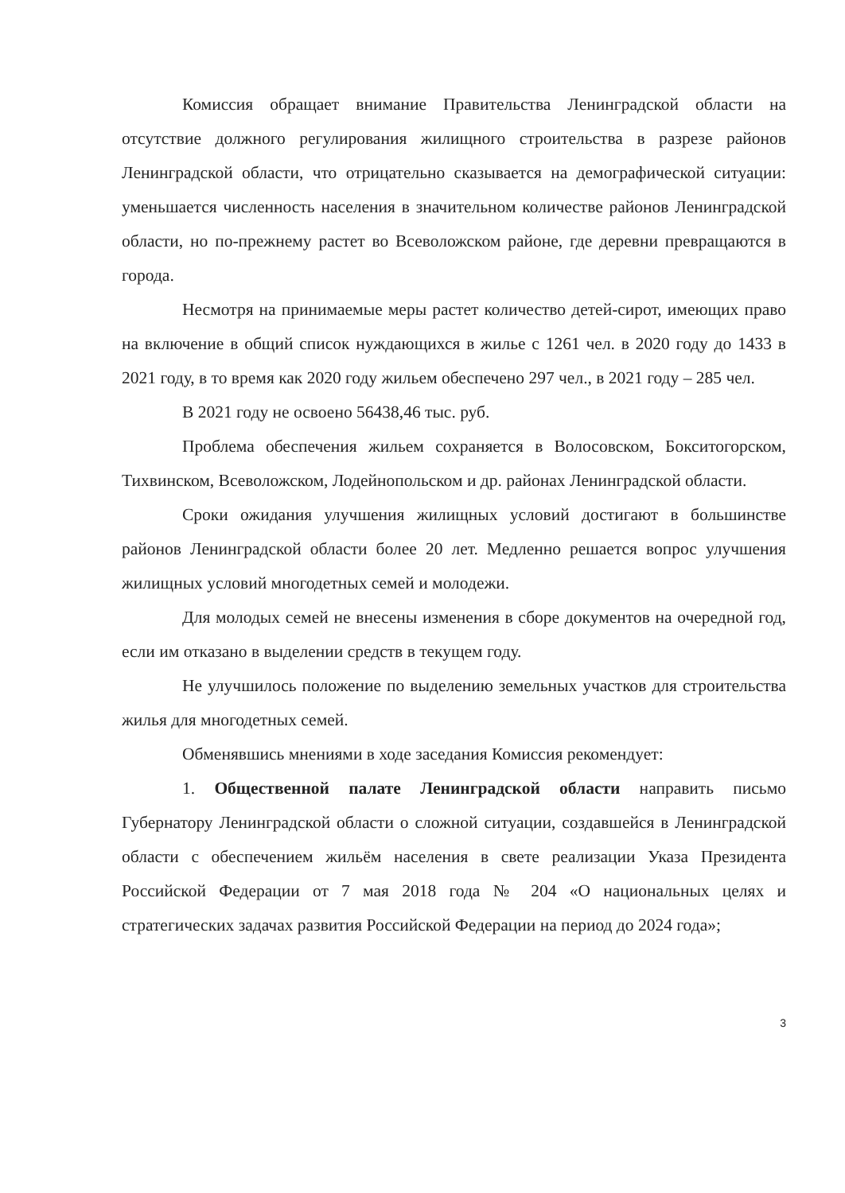Комиссия обращает внимание Правительства Ленинградской области на отсутствие должного регулирования жилищного строительства в разрезе районов Ленинградской области, что отрицательно сказывается на демографической ситуации: уменьшается численность населения в значительном количестве районов Ленинградской области, но по-прежнему растет во Всеволожском районе, где деревни превращаются в города.
Несмотря на принимаемые меры растет количество детей-сирот, имеющих право на включение в общий список нуждающихся в жилье с 1261 чел. в 2020 году до 1433 в 2021 году, в то время как 2020 году жильем обеспечено 297 чел., в 2021 году – 285 чел.
В 2021 году не освоено 56438,46 тыс. руб.
Проблема обеспечения жильем сохраняется в Волосовском, Бокситогорском, Тихвинском, Всеволожском, Лодейнопольском и др. районах Ленинградской области.
Сроки ожидания улучшения жилищных условий достигают в большинстве районов Ленинградской области более 20 лет. Медленно решается вопрос улучшения жилищных условий многодетных семей и молодежи.
Для молодых семей не внесены изменения в сборе документов на очередной год, если им отказано в выделении средств в текущем году.
Не улучшилось положение по выделению земельных участков для строительства жилья для многодетных семей.
Обменявшись мнениями в ходе заседания Комиссия рекомендует:
1. Общественной палате Ленинградской области направить письмо Губернатору Ленинградской области о сложной ситуации, создавшейся в Ленинградской области с обеспечением жильём населения в свете реализации Указа Президента Российской Федерации от 7 мая 2018 года № 204 «О национальных целях и стратегических задачах развития Российской Федерации на период до 2024 года»;
3